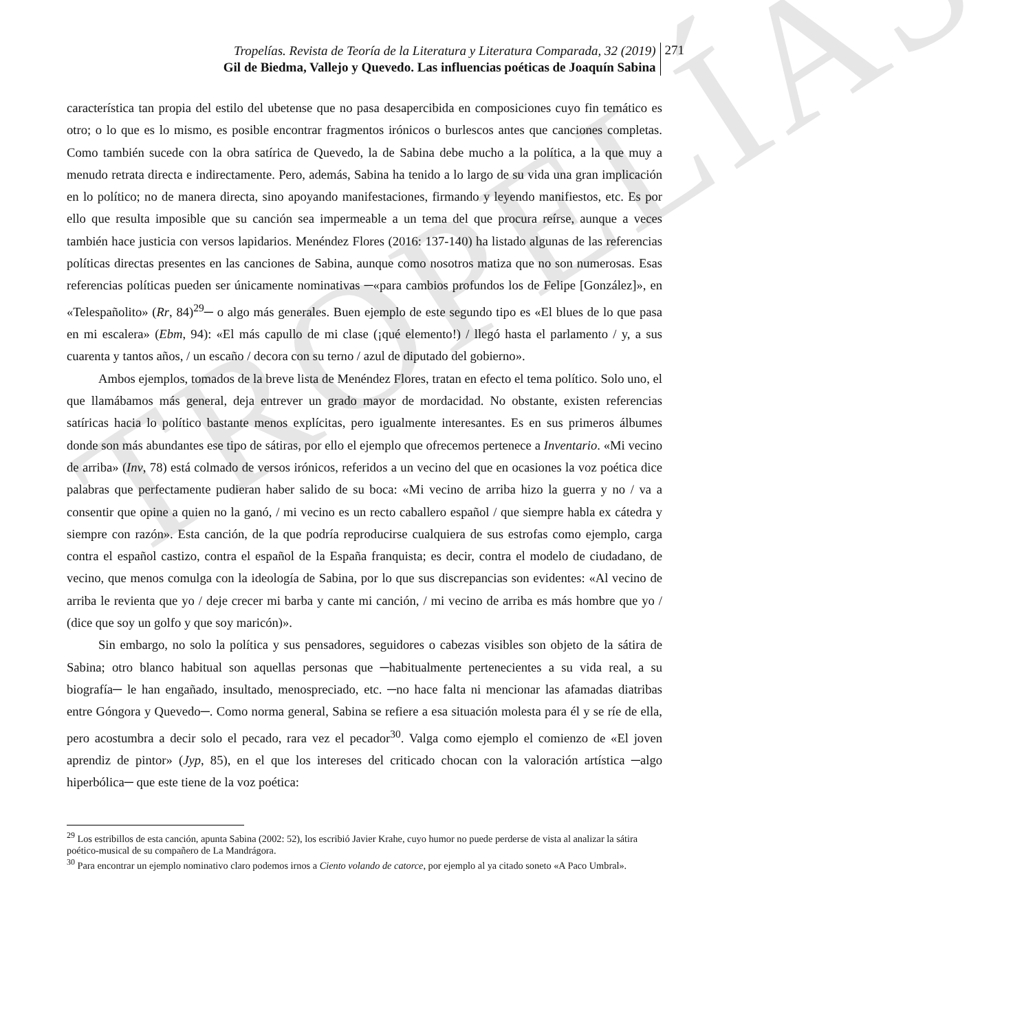TROPELÍAS
Tropelías. Revista de Teoría de la Literatura y Literatura Comparada, 32 (2019)
Gil de Biedma, Vallejo y Quevedo. Las influencias poéticas de Joaquín Sabina
271
característica tan propia del estilo del ubetense que no pasa desapercibida en composiciones cuyo fin temático es otro; o lo que es lo mismo, es posible encontrar fragmentos irónicos o burlescos antes que canciones completas. Como también sucede con la obra satírica de Quevedo, la de Sabina debe mucho a la política, a la que muy a menudo retrata directa e indirectamente. Pero, además, Sabina ha tenido a lo largo de su vida una gran implicación en lo político; no de manera directa, sino apoyando manifestaciones, firmando y leyendo manifiestos, etc. Es por ello que resulta imposible que su canción sea impermeable a un tema del que procura reírse, aunque a veces también hace justicia con versos lapidarios. Menéndez Flores (2016: 137-140) ha listado algunas de las referencias políticas directas presentes en las canciones de Sabina, aunque como nosotros matiza que no son numerosas. Esas referencias políticas pueden ser únicamente nominativas ─«para cambios profundos los de Felipe [González]», en «Telespañolito» (Rr, 84)<sup>29</sup>─ o algo más generales. Buen ejemplo de este segundo tipo es «El blues de lo que pasa en mi escalera» (Ebm, 94): «El más capullo de mi clase (¡qué elemento!) / llegó hasta el parlamento / y, a sus cuarenta y tantos años, / un escaño / decora con su terno / azul de diputado del gobierno».
Ambos ejemplos, tomados de la breve lista de Menéndez Flores, tratan en efecto el tema político. Solo uno, el que llamábamos más general, deja entrever un grado mayor de mordacidad. No obstante, existen referencias satíricas hacia lo político bastante menos explícitas, pero igualmente interesantes. Es en sus primeros álbumes donde son más abundantes ese tipo de sátiras, por ello el ejemplo que ofrecemos pertenece a Inventario. «Mi vecino de arriba» (Inv, 78) está colmado de versos irónicos, referidos a un vecino del que en ocasiones la voz poética dice palabras que perfectamente pudieran haber salido de su boca: «Mi vecino de arriba hizo la guerra y no / va a consentir que opine a quien no la ganó, / mi vecino es un recto caballero español / que siempre habla ex cátedra y siempre con razón». Esta canción, de la que podría reproducirse cualquiera de sus estrofas como ejemplo, carga contra el español castizo, contra el español de la España franquista; es decir, contra el modelo de ciudadano, de vecino, que menos comulga con la ideología de Sabina, por lo que sus discrepancias son evidentes: «Al vecino de arriba le revienta que yo / deje crecer mi barba y cante mi canción, / mi vecino de arriba es más hombre que yo / (dice que soy un golfo y que soy maricón)».
Sin embargo, no solo la política y sus pensadores, seguidores o cabezas visibles son objeto de la sátira de Sabina; otro blanco habitual son aquellas personas que ─habitualmente pertenecientes a su vida real, a su biografía─ le han engañado, insultado, menospreciado, etc. ─no hace falta ni mencionar las afamadas diatribas entre Góngora y Quevedo─. Como norma general, Sabina se refiere a esa situación molesta para él y se ríe de ella, pero acostumbra a decir solo el pecado, rara vez el pecador<sup>30</sup>. Valga como ejemplo el comienzo de «El joven aprendiz de pintor» (Jyp, 85), en el que los intereses del criticado chocan con la valoración artística ─algo hiperbólica─ que este tiene de la voz poética:
<sup>29</sup> Los estribillos de esta canción, apunta Sabina (2002: 52), los escribió Javier Krahe, cuyo humor no puede perderse de vista al analizar la sátira poético-musical de su compañero de La Mandrágora.
<sup>30</sup> Para encontrar un ejemplo nominativo claro podemos irnos a Ciento volando de catorce, por ejemplo al ya citado soneto «A Paco Umbral».